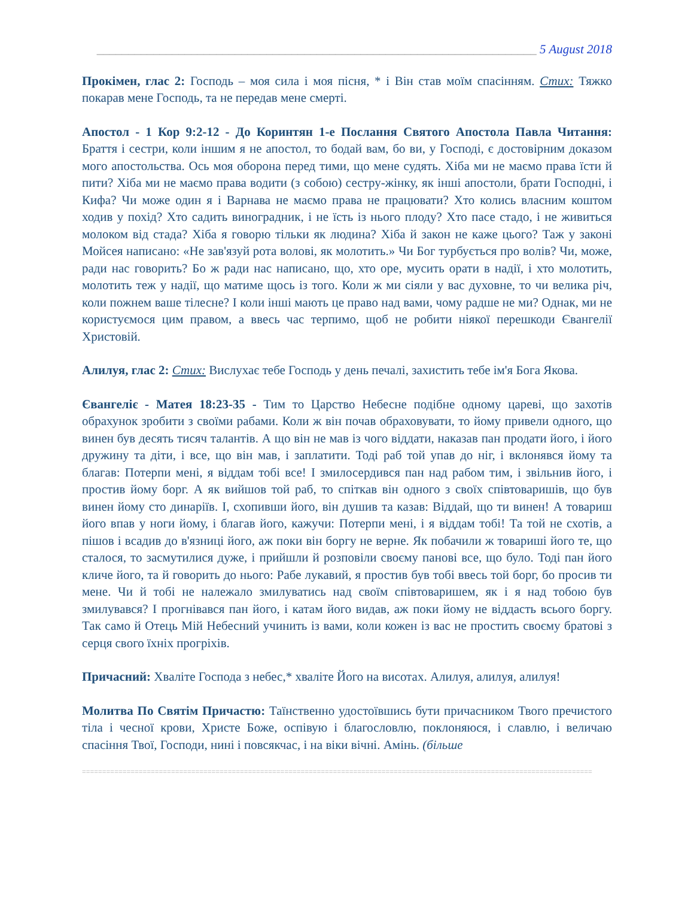______________________________________________________________________ 5 August 2018
Прокімен, глас 2: Господь – моя сила і моя пісня, * і Він став моїм спасінням. Стих: Тяжко покарав мене Господь, та не передав мене смерті.
Апостол - 1 Кор 9:2-12 - До Коринтян 1-e Послання Святого Апостола Павла Читання: Браття і сестри, коли іншим я не апостол, то бодай вам, бо ви, у Господі, є достовірним доказом мого апостольства. Ось моя оборона перед тими, що мене судять. Хіба ми не маємо права їсти й пити? Хіба ми не маємо права водити (з собою) сестру-жінку, як інші апостоли, брати Господні, і Кифа? Чи може один я і Варнава не маємо права не працювати? Хто колись власним коштом ходив у похід? Хто садить виноградник, і не їсть із нього плоду? Хто пасе стадо, і не живиться молоком від стада? Хіба я говорю тільки як людина? Хіба й закон не каже цього? Таж у законі Мойсея написано: «Не зав'язуй рота волові, як молотить.» Чи Бог турбується про волів? Чи, може, ради нас говорить? Бо ж ради нас написано, що, хто оре, мусить орати в надії, і хто молотить, молотить теж у надії, що матиме щось із того. Коли ж ми сіяли у вас духовне, то чи велика річ, коли пожнем ваше тілесне? І коли інші мають це право над вами, чому радше не ми? Однак, ми не користуємося цим правом, а ввесь час терпимо, щоб не робити ніякої перешкоди Євангелії Христовій.
Алилуя, глас 2: Стих: Вислухає тебе Господь у день печалі, захистить тебе ім'я Бога Якова.
Євангеліє - Матея 18:23-35 - Тим то Царство Небесне подібне одному цареві, що захотів обрахунок зробити з своїми рабами. Коли ж він почав обраховувати, то йому привели одного, що винен був десять тисяч талантів. А що він не мав із чого віддати, наказав пан продати його, і його дружину та діти, і все, що він мав, і заплатити. Тоді раб той упав до ніг, і вклонявся йому та благав: Потерпи мені, я віддам тобі все! І змилосердився пан над рабом тим, і звільнив його, і простив йому борг. А як вийшов той раб, то спіткав він одного з своїх співтоваришів, що був винен йому сто динаріїв. І, схопивши його, він душив та казав: Віддай, що ти винен! А товариш його впав у ноги йому, і благав його, кажучи: Потерпи мені, і я віддам тобі! Та той не схотів, а пішов і всадив до в'язниці його, аж поки він боргу не верне. Як побачили ж товариші його те, що сталося, то засмутилися дуже, і прийшли й розповіли своєму панові все, що було. Тоді пан його кличе його, та й говорить до нього: Рабе лукавий, я простив був тобі ввесь той борг, бо просив ти мене. Чи й тобі не належало змилуватись над своїм співтоваришем, як і я над тобою був змилувався? І прогнівався пан його, і катам його видав, аж поки йому не віддасть всього боргу. Так само й Отець Мій Небесний учинить із вами, коли кожен із вас не простить своєму братові з серця свого їхніх прогріхів.
Причасний: Хваліте Господа з небес,* хваліте Його на висотах. Алилуя, алилуя, алилуя!
Молитва По Святім Причастю: Таїнственно удостоївшись бути причасником Твого пречистого тіла і чесної крови, Христе Боже, оспівую і благословлю, поклоняюся, і славлю, і величаю спасіння Твої, Господи, нині і повсякчас, і на віки вічні. Амінь. (більше
==============================================================================================================================